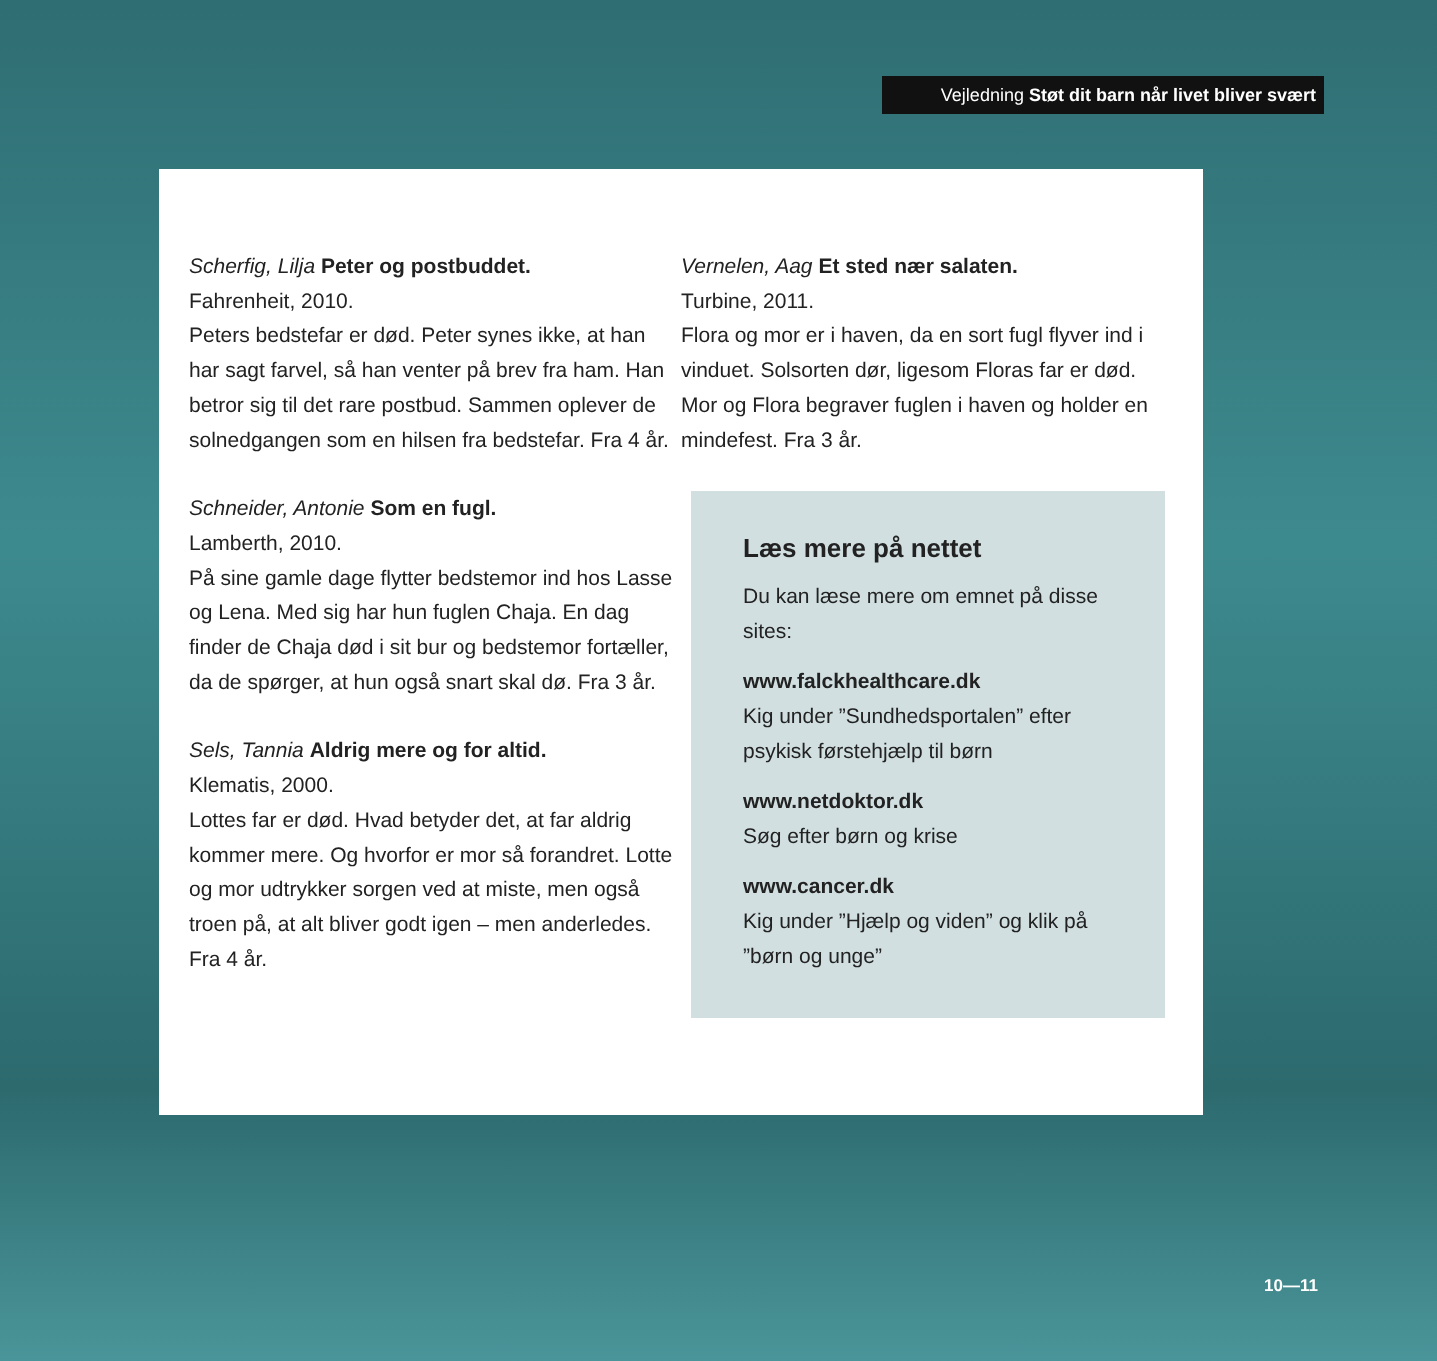Vejledning Støt dit barn når livet bliver svært
Scherfig, Lilja Peter og postbuddet.
Fahrenheit, 2010.
Peters bedstefar er død. Peter synes ikke, at han har sagt farvel, så han venter på brev fra ham. Han betror sig til det rare postbud. Sammen oplever de solnedgangen som en hilsen fra bedstefar. Fra 4 år.
Schneider, Antonie Som en fugl.
Lamberth, 2010.
På sine gamle dage flytter bedstemor ind hos Lasse og Lena. Med sig har hun fuglen Chaja. En dag finder de Chaja død i sit bur og bedstemor fortæller, da de spørger, at hun også snart skal dø. Fra 3 år.
Sels, Tannia Aldrig mere og for altid.
Klematis, 2000.
Lottes far er død. Hvad betyder det, at far aldrig kommer mere. Og hvorfor er mor så forandret. Lotte og mor udtrykker sorgen ved at miste, men også troen på, at alt bliver godt igen – men anderledes. Fra 4 år.
Vernelen, Aag Et sted nær salaten.
Turbine, 2011.
Flora og mor er i haven, da en sort fugl flyver ind i vinduet. Solsorten dør, ligesom Floras far er død. Mor og Flora begraver fuglen i haven og holder en mindefest. Fra 3 år.
Læs mere på nettet
Du kan læse mere om emnet på disse sites:
www.falckhealthcare.dk
Kig under ”Sundhedsportalen” efter psykisk førstehjælp til børn
www.netdoktor.dk
Søg efter børn og krise
www.cancer.dk
Kig under ”Hjælp og viden” og klik på ”børn og unge”
10—11